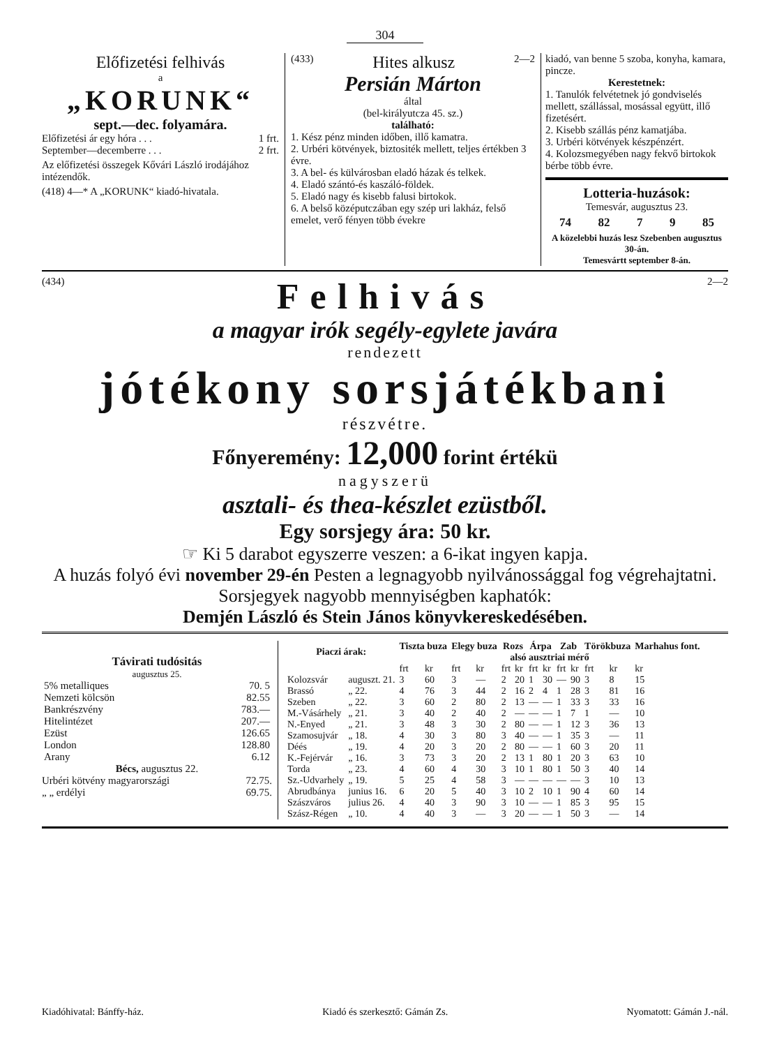304
Előfizetési felhivás
a
„KORUNK“
sept.—dec. folyamára.
Előfizetési ár egy hóra . . . 1 frt.
September—decemberre . . . 2 frt.
Az előfizetési összegek Kővári László irodájához intézendők.
(418) 4—* A „KORUNK“ kiadó-hivatala.
(433) Hites alkusz 2—2
Persián Márton
által
(bel-királyutcza 45. sz.)
található:
1. Kész pénz minden időben, illő kamatra.
2. Urbéri kötvények, biztositék mellett, teljes értékben 3 évre.
3. A bel- és külvárosban eladó házak és telkek.
4. Eladó szántó-és kaszáló-földek.
5. Eladó nagy és kisebb falusi birtokok.
6. A belső középutczában egy szép uri lakház, felső emelet, verő fényen több évekre
kiadó, van benne 5 szoba, konyha, kamara, pincze.
Kerestetnek:
1. Tanulók felvétetnek jó gondviselés mellett, szállással, mosással együtt, illő fizetésért.
2. Kisebb szállás pénz kamatjába.
3. Urbéri kötvények készpénzért.
4. Kolozsmegyében nagy fekvő birtokok bérbe több évre.
Lotteria-huzások:
Temesvár, augusztus 23.
74 82 7 9 85
A közelebbi huzás lesz Szebenben augusztus 30-án.
Temesvártt september 8-án.
(434) Felhivás 2—2
a magyar irók segély-egylete javára
rendezett
jótékony sorsjátékbani
részvétre.
Főnyeremény: 12,000 forint értékü
nagyszerü
asztali- és thea-készlet ezüstből.
Egy sorsjegy ára: 50 kr.
☞ Ki 5 darabot egyszerre veszen: a 6-ikat ingyen kapja.
A huzás folyó évi november 29-én Pesten a legnagyobb nyilvánossággal fog végrehajtatni.
Sorsjegyek nagyobb mennyiségben kaphatók:
Demjén László és Stein János könyvkereskedésében.
Távirati tudósitás
augusztus 25.
| 5% metalliques | 70. 5 |
| Nemzeti kölcsön | 82.55 |
| Bankrészvény | 783.— |
| Hitelintézet | 207.— |
| Ezüst | 126.65 |
| London | 128.80 |
| Arany | 6.12 |
Bécs, augusztus 22.
Urbéri kötvény magyarországi 72.75.
„ „ erdélyi 69.75.
| Piaczi árak: | | Tiszta buza | | Elegy buza | | Rozs | | Árpa | | Zab | | Törökbuza | | Marhahus font. |
| --- | --- | --- | --- | --- | --- | --- | --- | --- | --- | --- | --- | --- | --- | --- |
| | | alsó ausztriai mérő | | | | | | | | | | | | |
| | | frt | kr | frt | kr | frt | kr | frt | kr | frt | kr | frt | kr | kr |
| Kolozsvár | auguszt. 21. | 3 | 60 | 3 | — | 2 | 20 | 1 | 30 | — | 90 | 3 | 8 | 15 |
| Brassó | „ 22. | 4 | 76 | 3 | 44 | 2 | 16 | 2 | 4 | 1 | 28 | 3 | 81 | 16 |
| Szeben | „ 22. | 3 | 60 | 2 | 80 | 2 | 13 | — | — | 1 | 33 | 3 | 33 | 16 |
| M.-Vásárhely | „ 21. | 3 | 40 | 2 | 40 | 2 | — | — | — | 1 | 7 | 1 | — | 10 |
| N.-Enyed | „ 21. | 3 | 48 | 3 | 30 | 2 | 80 | — | — | 1 | 12 | 3 | 36 | 13 |
| Szamosujvár | „ 18. | 4 | 30 | 3 | 80 | 3 | 40 | — | — | 1 | 35 | 3 | — | 11 |
| Déés | „ 19. | 4 | 20 | 3 | 20 | 2 | 80 | — | — | 1 | 60 | 3 | 20 | 11 |
| K.-Fejérvár | „ 16. | 3 | 73 | 3 | 20 | 2 | 13 | 1 | 80 | 1 | 20 | 3 | 63 | 10 |
| Torda | „ 23. | 4 | 60 | 4 | 30 | 3 | 10 | 1 | 80 | 1 | 50 | 3 | 40 | 14 |
| Sz.-Udvarhely | „ 19. | 5 | 25 | 4 | 58 | 3 | — | — | — | — | — | 3 | 10 | 13 |
| Abrudbánya | junius 16. | 6 | 20 | 5 | 40 | 3 | 10 | 2 | 10 | 1 | 90 | 4 | 60 | 14 |
| Szászváros | julius 26. | 4 | 40 | 3 | 90 | 3 | 10 | — | — | 1 | 85 | 3 | 95 | 15 |
| Szász-Régen | „ 10. | 4 | 40 | 3 | — | 3 | 20 | — | — | 1 | 50 | 3 | — | 14 |
Kiadóhivatal: Bánffy-ház. Kiadó és szerkesztő: Gámán Zs. Nyomatott: Gámán J.-nál.